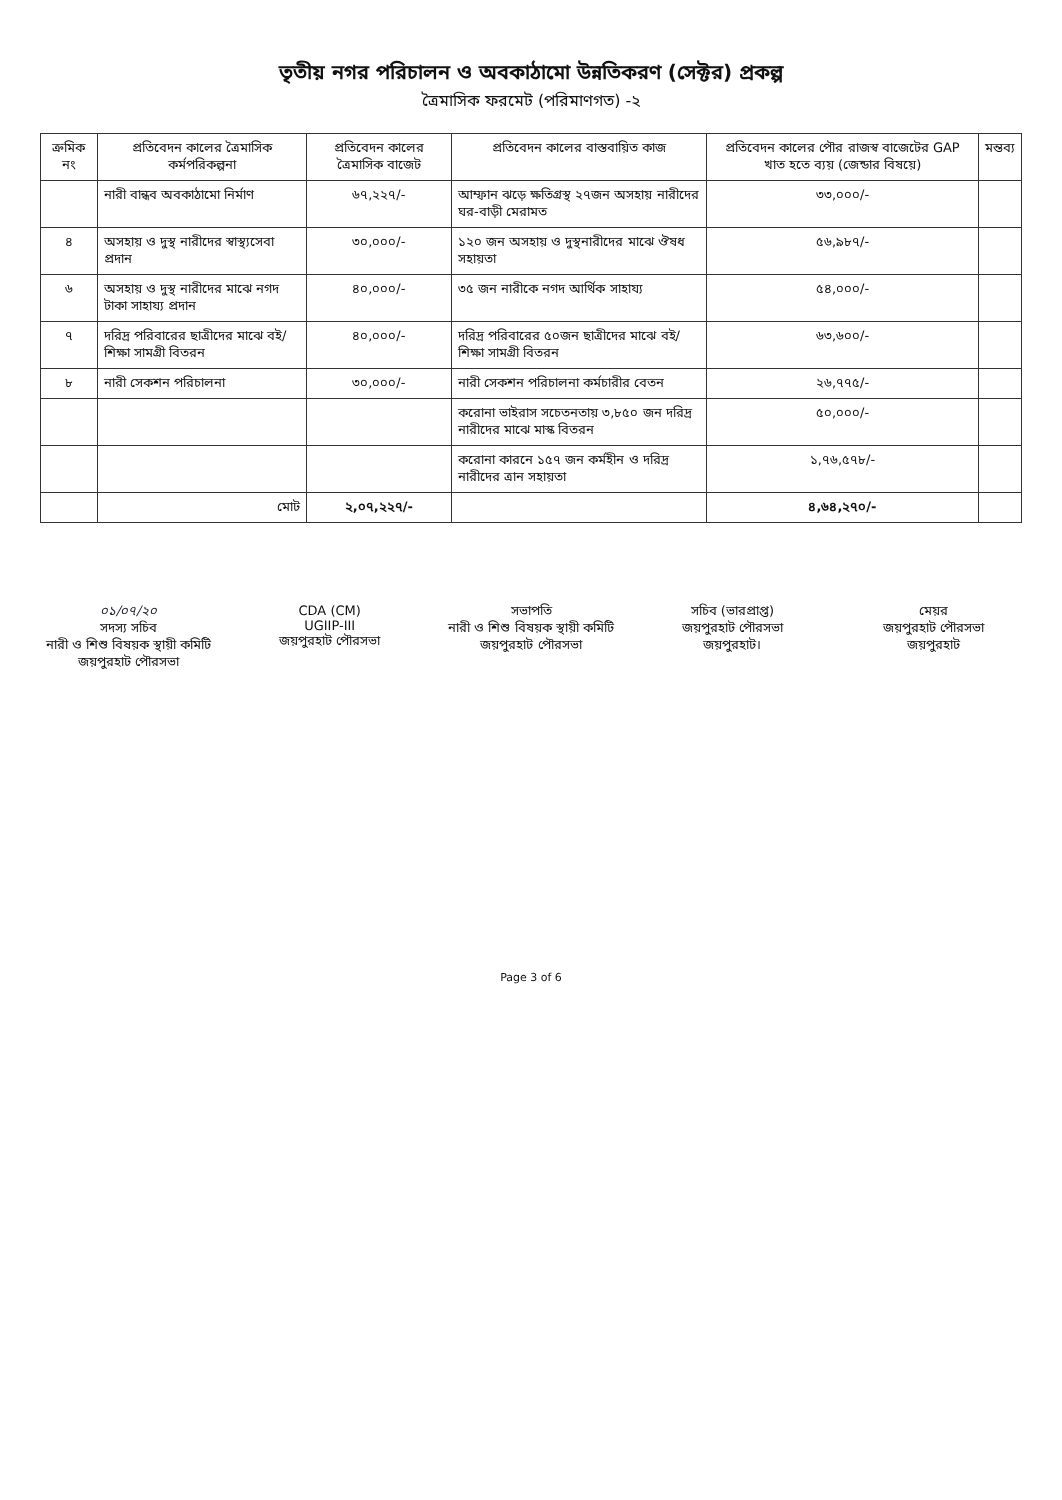তৃতীয় নগর পরিচালন ও অবকাঠামো উন্নতিকরণ (সেক্টর) প্রকল্প
ত্রৈমাসিক ফরমেট (পরিমাণগত) -২
| ক্রমিক নং | প্রতিবেদন কালের ত্রৈমাসিক কর্মপরিকল্পনা | প্রতিবেদন কালের ত্রৈমাসিক বাজেট | প্রতিবেদন কালের বাস্তবায়িত কাজ | প্রতিবেদন কালের পৌর রাজস্ব বাজেটের GAP খাত হতে ব্যয় (জেন্ডার বিষয়ে) | মন্তব্য |
| --- | --- | --- | --- | --- | --- |
| | নারী বান্ধব অবকাঠামো নির্মাণ | ৬৭,২২৭/- | আম্ফান ঝড়ে ক্ষতিগ্রস্থ ২৭জন অসহায় নারীদের ঘর-বাড়ী মেরামত | ৩৩,০০০/- | |
| ৪ | অসহায় ও দুস্থ নারীদের স্বাস্থ্যসেবা প্রদান | ৩০,০০০/- | ১২০ জন অসহায় ও দুস্থনারীদের মাঝে ঔষধ সহায়তা | ৫৬,৯৮৭/- | |
| ৬ | অসহায় ও দুস্থ নারীদের মাঝে নগদ টাকা সাহায্য প্রদান | ৪০,০০০/- | ৩৫ জন নারীকে নগদ আর্থিক সাহায্য | ৫৪,০০০/- | |
| ৭ | দরিদ্র পরিবারের ছাত্রীদের মাঝে বই/ শিক্ষা সামগ্রী বিতরন | ৪০,০০০/- | দরিদ্র পরিবারের ৫০জন ছাত্রীদের মাঝে বই/ শিক্ষা সামগ্রী বিতরন | ৬৩,৬০০/- | |
| ৮ | নারী সেকশন পরিচালনা | ৩০,০০০/- | নারী সেকশন পরিচালনা কর্মচারীর বেতন | ২৬,৭৭৫/- | |
| | | | করোনা ভাইরাস সচেতনতায় ৩,৮৫০ জন দরিদ্র নারীদের মাঝে মাস্ক বিতরন | ৫০,০০০/- | |
| | | | করোনা কারনে ১৫৭ জন কর্মহীন ও দরিদ্র নারীদের ত্রান সহায়তা | ১,৭৬,৫৭৮/- | |
| | মোট | ২,০৭,২২৭/- | | ৪,৬৪,২৭০/- | |
০১/০৭/২০
সদস্য সচিব
নারী ও শিশু বিষয়ক স্থায়ী কমিটি
জয়পুরহাট পৌরসভা
CDA (CM)
UGIIP-III
জয়পুরহাট পৌরসভা
সভাপতি
নারী ও শিশু বিষয়ক স্থায়ী কমিটি
জয়পুরহাট পৌরসভা
সচিব (ভারপ্রাপ্ত)
জয়পুরহাট পৌরসভা
জয়পুরহাট।
মেয়র
জয়পুরহাট পৌরসভা
জয়পুরহাট
Page 3 of 6